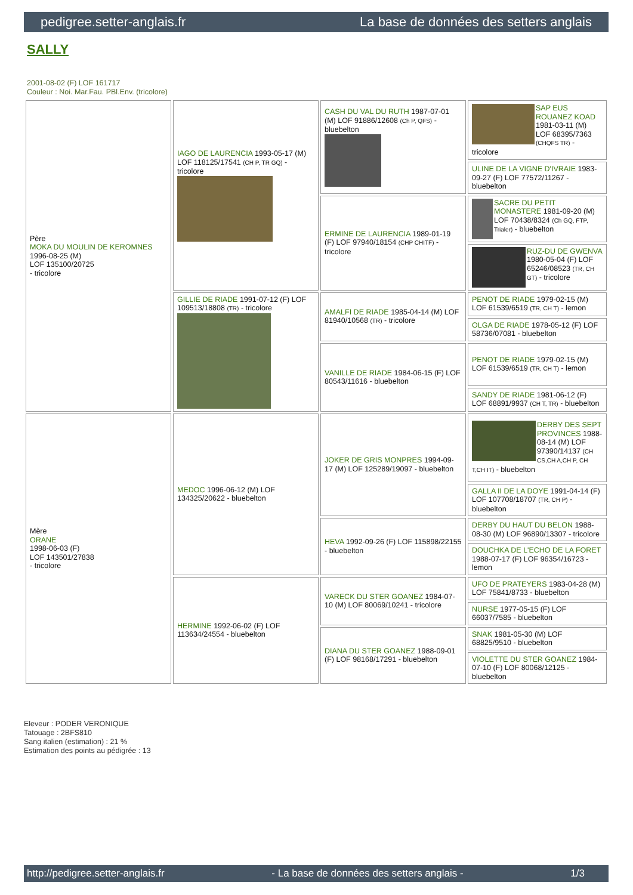pedigree.setter-anglais.fr La base de données des setters anglais
SALLY
2001-08-02 (F) LOF 161717
Couleur : Noi. Mar.Fau. PBl.Env. (tricolore)
| Père MOKA DU MOULIN DE KEROMNES 1996-08-25 (M) LOF 135100/20725 - tricolore | IAGO DE LAURENCIA 1993-05-17 (M) LOF 118125/17541 (CH P, TR GQ) - tricolore | CASH DU VAL DU RUTH 1987-07-01 (M) LOF 91886/12608 (Ch P, QFS) - bluebelton | SAP EUS ROUANEZ KOAD 1981-03-11 (M) LOF 68395/7363 (CHQFS TR) - tricolore |
| | | | ULINE DE LA VIGNE D'IVRAIE 1983-09-27 (F) LOF 77572/11267 - bluebelton |
| | | ERMINE DE LAURENCIA 1989-01-19 (F) LOF 97940/18154 (CHP CHITF) - tricolore | SACRE DU PETIT MONASTERE 1981-09-20 (M) LOF 70438/8324 (Ch GQ, FTP, Trialer) - bluebelton |
| | | | RUZ-DU DE GWENVA 1980-05-04 (F) LOF 65246/08523 (TR, CH GT) - tricolore |
| | GILLIE DE RIADE 1991-07-12 (F) LOF 109513/18808 (TR) - tricolore | AMALFI DE RIADE 1985-04-14 (M) LOF 81940/10568 (TR) - tricolore | PENOT DE RIADE 1979-02-15 (M) LOF 61539/6519 (TR, CH T) - lemon |
| | | | OLGA DE RIADE 1978-05-12 (F) LOF 58736/07081 - bluebelton |
| | | VANILLE DE RIADE 1984-06-15 (F) LOF 80543/11616 - bluebelton | PENOT DE RIADE 1979-02-15 (M) LOF 61539/6519 (TR, CH T) - lemon |
| | | | SANDY DE RIADE 1981-06-12 (F) LOF 68891/9937 (CH T, TR) - bluebelton |
| Mère ORANE 1998-06-03 (F) LOF 143501/27838 - tricolore | MEDOC 1996-06-12 (M) LOF 134325/20622 - bluebelton | JOKER DE GRIS MONPRES 1994-09-17 (M) LOF 125289/19097 - bluebelton | DERBY DES SEPT PROVINCES 1988-08-14 (M) LOF 97390/14137 (CH CS,CH A,CH P, CH T,CH IT) - bluebelton |
| | | | GALLA II DE LA DOYE 1991-04-14 (F) LOF 107708/18707 (TR, CH P) - bluebelton |
| | | HEVA 1992-09-26 (F) LOF 115898/22155 - bluebelton | DERBY DU HAUT DU BELON 1988-08-30 (M) LOF 96890/13307 - tricolore |
| | | | DOUCHKA DE L'ECHO DE LA FORET 1988-07-17 (F) LOF 96354/16723 - lemon |
| | HERMINE 1992-06-02 (F) LOF 113634/24554 - bluebelton | VARECK DU STER GOANEZ 1984-07-10 (M) LOF 80069/10241 - tricolore | UFO DE PRATEYERS 1983-04-28 (M) LOF 75841/8733 - bluebelton |
| | | | NURSE 1977-05-15 (F) LOF 66037/7585 - bluebelton |
| | | DIANA DU STER GOANEZ 1988-09-01 (F) LOF 98168/17291 - bluebelton | SNAK 1981-05-30 (M) LOF 68825/9510 - bluebelton |
| | | | VIOLETTE DU STER GOANEZ 1984-07-10 (F) LOF 80068/12125 - bluebelton |
Eleveur : PODER VERONIQUE
Tatouage : 2BFS810
Sang italien (estimation) : 21 %
Estimation des points au pédigrée : 13
http://pedigree.setter-anglais.fr - La base de données des setters anglais - 1/3